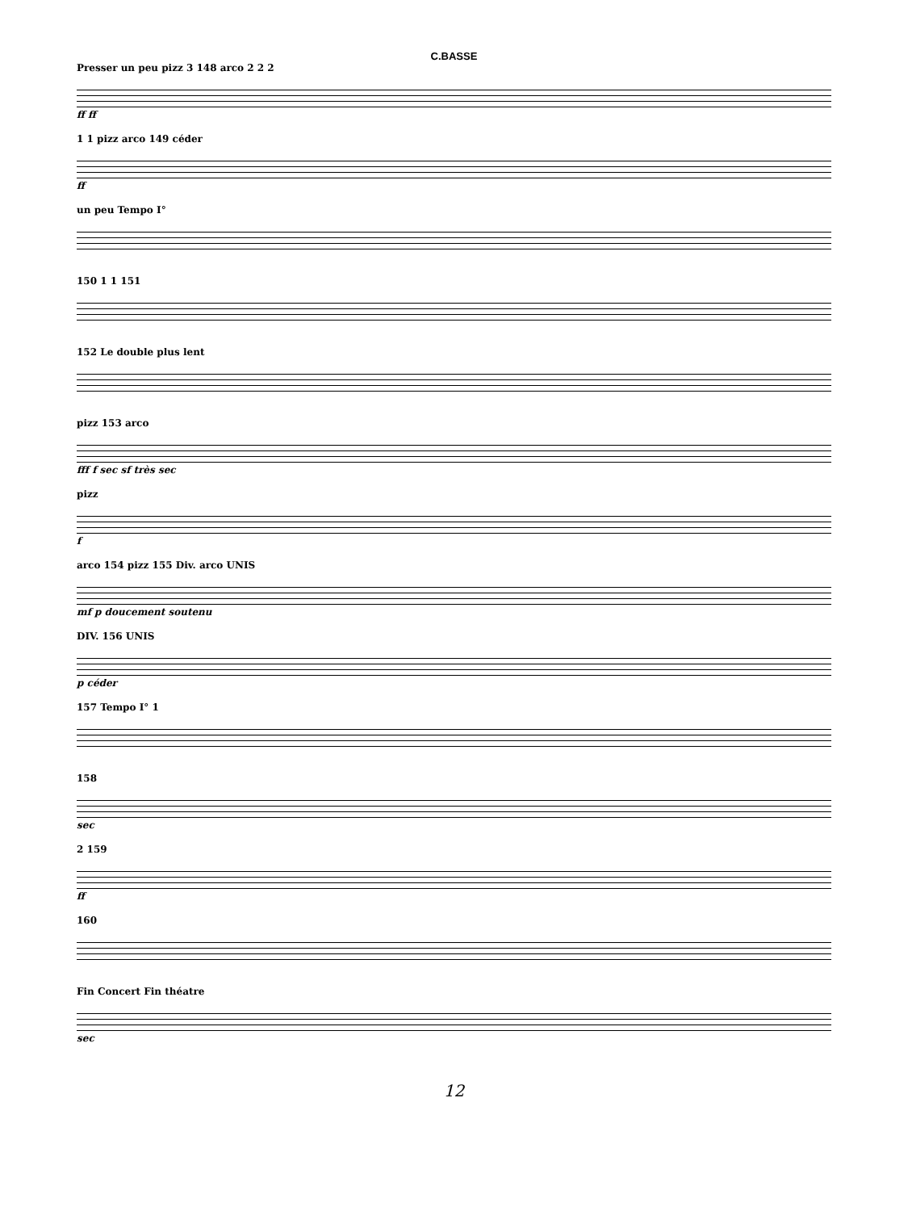C.BASSE
Presser un peu pizz 3 148 arco 2 2 2
ff ff
1 1 pizz arco 149 céder
ff
un peu Tempo I°
150 1 1 151
152 Le double plus lent
pizz 153 arco
fff f sec sf très sec
pizz
f
arco 154 pizz 155 Div. arco UNIS
mf p doucement soutenu
DIV. 156 UNIS
p céder
157 Tempo I° 1
158
sec
2 159
ff
160
Fin Concert Fin théatre
sec
12